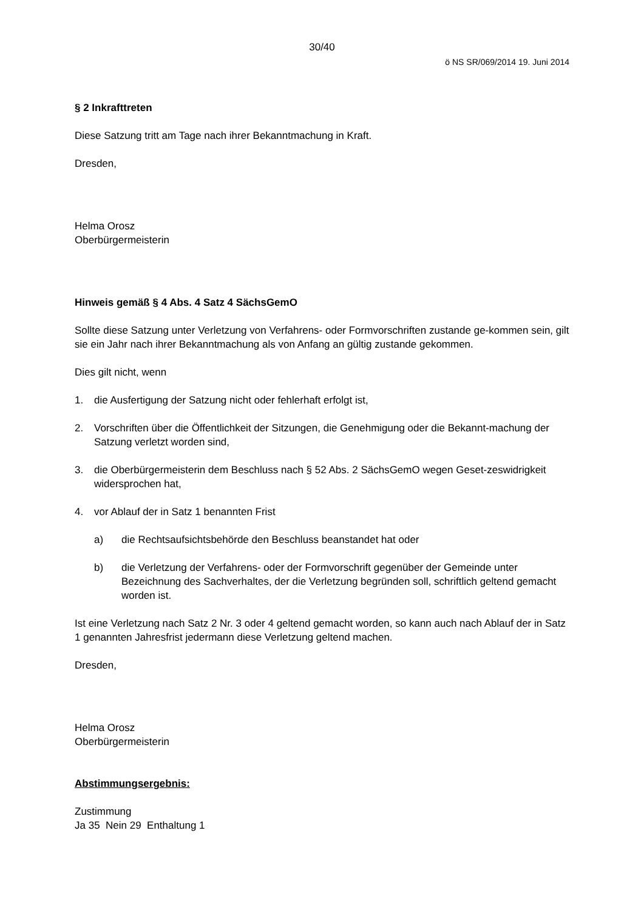30/40
ö NS SR/069/2014 19. Juni 2014
§ 2 Inkrafttreten
Diese Satzung tritt am Tage nach ihrer Bekanntmachung in Kraft.
Dresden,
Helma Orosz
Oberbürgermeisterin
Hinweis gemäß § 4 Abs. 4 Satz 4 SächsGemO
Sollte diese Satzung unter Verletzung von Verfahrens- oder Formvorschriften zustande ge-kommen sein, gilt sie ein Jahr nach ihrer Bekanntmachung als von Anfang an gültig zustande gekommen.
Dies gilt nicht, wenn
1. die Ausfertigung der Satzung nicht oder fehlerhaft erfolgt ist,
2. Vorschriften über die Öffentlichkeit der Sitzungen, die Genehmigung oder die Bekannt-machung der Satzung verletzt worden sind,
3. die Oberbürgermeisterin dem Beschluss nach § 52 Abs. 2 SächsGemO wegen Geset-zeswidrigkeit widersprochen hat,
4. vor Ablauf der in Satz 1 benannten Frist
a) die Rechtsaufsichtsbehörde den Beschluss beanstandet hat oder
b) die Verletzung der Verfahrens- oder der Formvorschrift gegenüber der Gemeinde unter Bezeichnung des Sachverhaltes, der die Verletzung begründen soll, schriftlich geltend gemacht worden ist.
Ist eine Verletzung nach Satz 2 Nr. 3 oder 4 geltend gemacht worden, so kann auch nach Ablauf der in Satz 1 genannten Jahresfrist jedermann diese Verletzung geltend machen.
Dresden,
Helma Orosz
Oberbürgermeisterin
Abstimmungsergebnis:
Zustimmung
Ja 35 Nein 29 Enthaltung 1